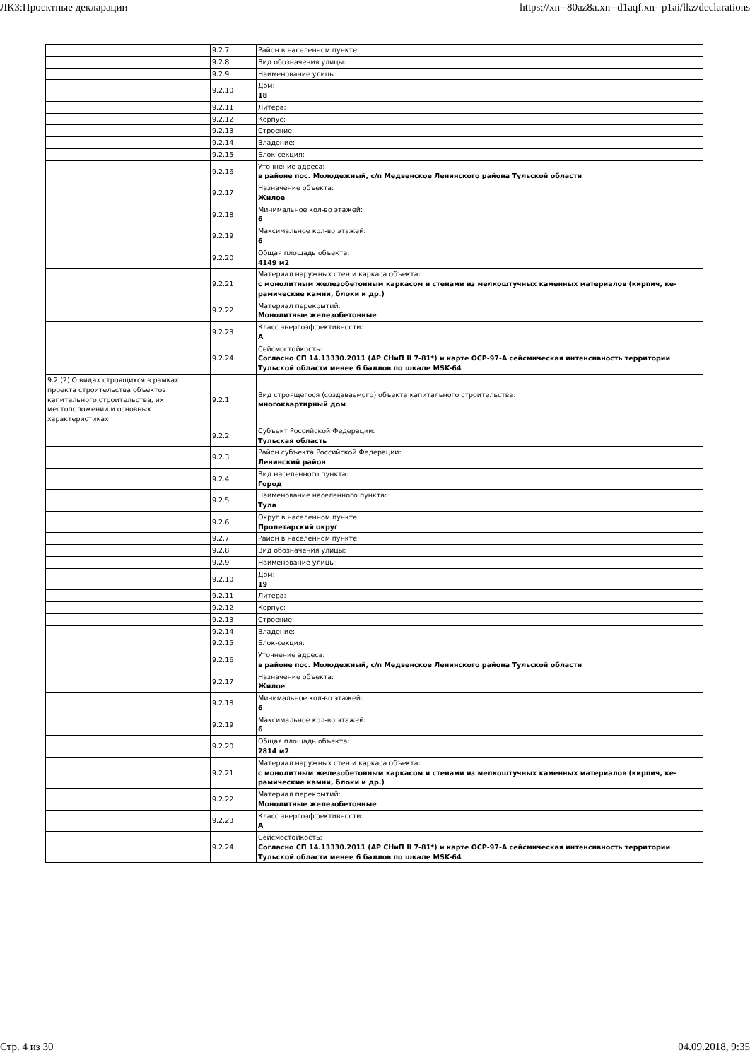ЛКЗ:Проектные декларации https://xn--80az8a.xn--d1aqf.xn--p1ai/lkz/declarations
| | 9.2.7 | Район в населенном пункте: |
| | 9.2.8 | Вид обозначения улицы: |
| | 9.2.9 | Наименование улицы: |
| | 9.2.10 | Дом: 18 |
| | 9.2.11 | Литера: |
| | 9.2.12 | Корпус: |
| | 9.2.13 | Строение: |
| | 9.2.14 | Владение: |
| | 9.2.15 | Блок-секция: |
| | 9.2.16 | Уточнение адреса: в районе пос. Молодежный, с/п Медвенское Ленинского района Тульской области |
| | 9.2.17 | Назначение объекта: Жилое |
| | 9.2.18 | Минимальное кол-во этажей: 6 |
| | 9.2.19 | Максимальное кол-во этажей: 6 |
| | 9.2.20 | Общая площадь объекта: 4149 м2 |
| | 9.2.21 | Материал наружных стен и каркаса объекта: с монолитным железобетонным каркасом и стенами из мелкоштучных каменных материалов (кирпич, ке-рамические камни, блоки и др.) |
| | 9.2.22 | Материал перекрытий: Монолитные железобетонные |
| | 9.2.23 | Класс энергоэффективности: А |
| | 9.2.24 | Сейсмостойкость: Согласно СП 14.13330.2011 (АР СНиП II 7-81*) и карте ОСР-97-А сейсмическая интенсивность территории Тульской области менее 6 баллов по шкале MSK-64 |
| 9.2 (2) О видах строящихся в рамках проекта строительства объектов капитального строительства, их местоположении и основных характеристиках | 9.2.1 | Вид строящегося (создаваемого) объекта капитального строительства: многоквартирный дом |
| | 9.2.2 | Субъект Российской Федерации: Тульская область |
| | 9.2.3 | Район субъекта Российской Федерации: Ленинский район |
| | 9.2.4 | Вид населенного пункта: Город |
| | 9.2.5 | Наименование населенного пункта: Тула |
| | 9.2.6 | Округ в населенном пункте: Пролетарский округ |
| | 9.2.7 | Район в населенном пункте: |
| | 9.2.8 | Вид обозначения улицы: |
| | 9.2.9 | Наименование улицы: |
| | 9.2.10 | Дом: 19 |
| | 9.2.11 | Литера: |
| | 9.2.12 | Корпус: |
| | 9.2.13 | Строение: |
| | 9.2.14 | Владение: |
| | 9.2.15 | Блок-секция: |
| | 9.2.16 | Уточнение адреса: в районе пос. Молодежный, с/п Медвенское Ленинского района Тульской области |
| | 9.2.17 | Назначение объекта: Жилое |
| | 9.2.18 | Минимальное кол-во этажей: 6 |
| | 9.2.19 | Максимальное кол-во этажей: 6 |
| | 9.2.20 | Общая площадь объекта: 2814 м2 |
| | 9.2.21 | Материал наружных стен и каркаса объекта: с монолитным железобетонным каркасом и стенами из мелкоштучных каменных материалов (кирпич, ке-рамические камни, блоки и др.) |
| | 9.2.22 | Материал перекрытий: Монолитные железобетонные |
| | 9.2.23 | Класс энергоэффективности: А |
| | 9.2.24 | Сейсмостойкость: Согласно СП 14.13330.2011 (АР СНиП II 7-81*) и карте ОСР-97-А сейсмическая интенсивность территории Тульской области менее 6 баллов по шкале MSK-64 |
Стр. 4 из 30 04.09.2018, 9:35